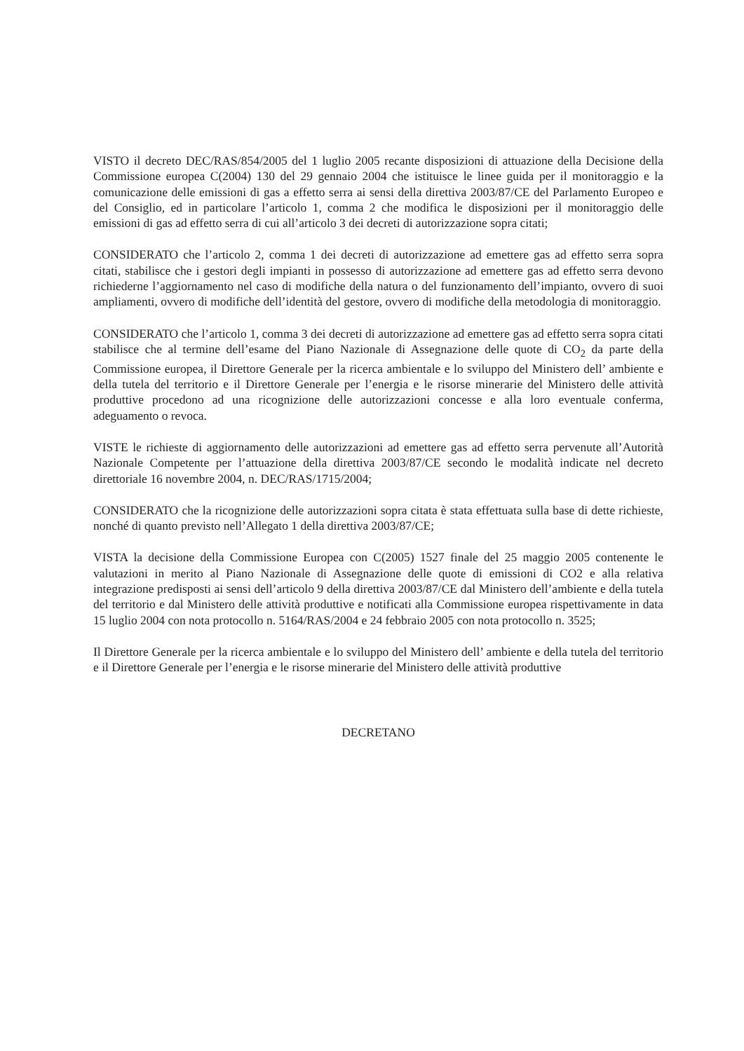VISTO il decreto DEC/RAS/854/2005 del 1 luglio 2005 recante disposizioni di attuazione della Decisione della Commissione europea C(2004) 130 del 29 gennaio 2004 che istituisce le linee guida per il monitoraggio e la comunicazione delle emissioni di gas a effetto serra ai sensi della direttiva 2003/87/CE del Parlamento Europeo e del Consiglio, ed in particolare l’articolo 1, comma 2 che modifica le disposizioni per il monitoraggio delle emissioni di gas ad effetto serra di cui all’articolo 3 dei decreti di autorizzazione sopra citati;
CONSIDERATO che l’articolo 2, comma 1 dei decreti di autorizzazione ad emettere gas ad effetto serra sopra citati, stabilisce che i gestori degli impianti in possesso di autorizzazione ad emettere gas ad effetto serra devono richiederne l’aggiornamento nel caso di modifiche della natura o del funzionamento dell’impianto, ovvero di suoi ampliamenti, ovvero di modifiche dell’identità del gestore, ovvero di modifiche della metodologia di monitoraggio.
CONSIDERATO che l’articolo 1, comma 3 dei decreti di autorizzazione ad emettere gas ad effetto serra sopra citati stabilisce che al termine dell’esame del Piano Nazionale di Assegnazione delle quote di CO<sub>2</sub> da parte della Commissione europea, il Direttore Generale per la ricerca ambientale e lo sviluppo del Ministero dell’ ambiente e della tutela del territorio e il Direttore Generale per l’energia e le risorse minerarie del Ministero delle attività produttive procedono ad una ricognizione delle autorizzazioni concesse e alla loro eventuale conferma, adeguamento o revoca.
VISTE le richieste di aggiornamento delle autorizzazioni ad emettere gas ad effetto serra pervenute all’Autorità Nazionale Competente per l’attuazione della direttiva 2003/87/CE secondo le modalità indicate nel decreto direttoriale 16 novembre 2004, n. DEC/RAS/1715/2004;
CONSIDERATO che la ricognizione delle autorizzazioni sopra citata è stata effettuata sulla base di dette richieste, nonché di quanto previsto nell’Allegato 1 della direttiva 2003/87/CE;
VISTA la decisione della Commissione Europea con C(2005) 1527 finale del 25 maggio 2005 contenente le valutazioni in merito al Piano Nazionale di Assegnazione delle quote di emissioni di CO2 e alla relativa integrazione predisposti ai sensi dell’articolo 9 della direttiva 2003/87/CE dal Ministero dell’ambiente e della tutela del territorio e dal Ministero delle attività produttive e notificati alla Commissione europea rispettivamente in data 15 luglio 2004 con nota protocollo n. 5164/RAS/2004 e 24 febbraio 2005 con nota protocollo n. 3525;
Il Direttore Generale per la ricerca ambientale e lo sviluppo del Ministero dell’ ambiente e della tutela del territorio e il Direttore Generale per l’energia e le risorse minerarie del Ministero delle attività produttive
DECRETANO